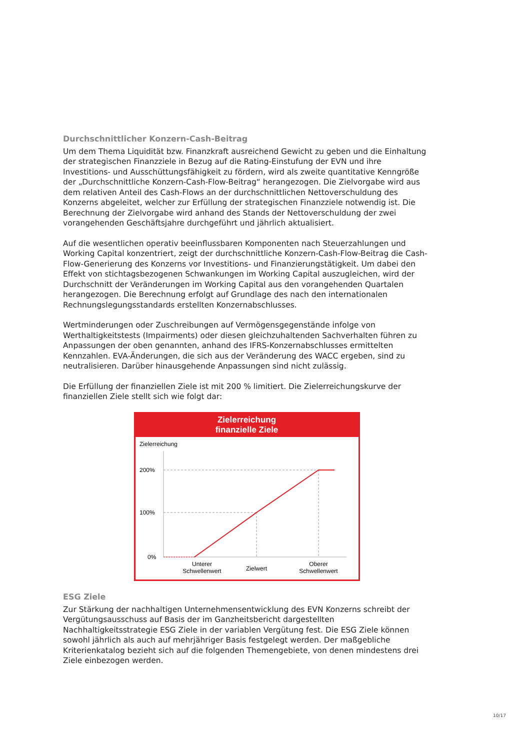Durchschnittlicher Konzern-Cash-Beitrag
Um dem Thema Liquidität bzw. Finanzkraft ausreichend Gewicht zu geben und die Einhaltung der strategischen Finanzziele in Bezug auf die Rating-Einstufung der EVN und ihre Investitions- und Ausschüttungsfähigkeit zu fördern, wird als zweite quantitative Kenngröße der „Durchschnittliche Konzern-Cash-Flow-Beitrag“ herangezogen. Die Zielvorgabe wird aus dem relativen Anteil des Cash-Flows an der durchschnittlichen Nettoverschuldung des Konzerns abgeleitet, welcher zur Erfüllung der strategischen Finanzziele notwendig ist. Die Berechnung der Zielvorgabe wird anhand des Stands der Nettoverschuldung der zwei vorangehenden Geschäftsjahre durchgeführt und jährlich aktualisiert.
Auf die wesentlichen operativ beeinflussbaren Komponenten nach Steuerzahlungen und Working Capital konzentriert, zeigt der durchschnittliche Konzern-Cash-Flow-Beitrag die Cash-Flow-Generierung des Konzerns vor Investitions- und Finanzierungstätigkeit. Um dabei den Effekt von stichtagsbezogenen Schwankungen im Working Capital auszugleichen, wird der Durchschnitt der Veränderungen im Working Capital aus den vorangehenden Quartalen herangezogen. Die Berechnung erfolgt auf Grundlage des nach den internationalen Rechnungslegungsstandards erstellten Konzernabschlusses.
Wertminderungen oder Zuschreibungen auf Vermögensgegenstände infolge von Werthaltigkeitstests (Impairments) oder diesen gleichzuhaltenden Sachverhalten führen zu Anpassungen der oben genannten, anhand des IFRS-Konzernabschlusses ermittelten Kennzahlen. EVA-Änderungen, die sich aus der Veränderung des WACC ergeben, sind zu neutralisieren. Darüber hinausgehende Anpassungen sind nicht zulässig.
Die Erfüllung der finanziellen Ziele ist mit 200 % limitiert. Die Zielerreichungskurve der finanziellen Ziele stellt sich wie folgt dar:
Zielerreichung
finanzielle Ziele
Zielerreichung
200%
100%
0%
Unterer
Schwellenwert
Zielwert
Oberer
Schwellenwert
ESG Ziele
Zur Stärkung der nachhaltigen Unternehmensentwicklung des EVN Konzerns schreibt der Vergütungsausschuss auf Basis der im Ganzheitsbericht dargestellten Nachhaltigkeitsstrategie ESG Ziele in der variablen Vergütung fest. Die ESG Ziele können sowohl jährlich als auch auf mehrjähriger Basis festgelegt werden. Der maßgebliche Kriterienkatalog bezieht sich auf die folgenden Themengebiete, von denen mindestens drei Ziele einbezogen werden.
10/17